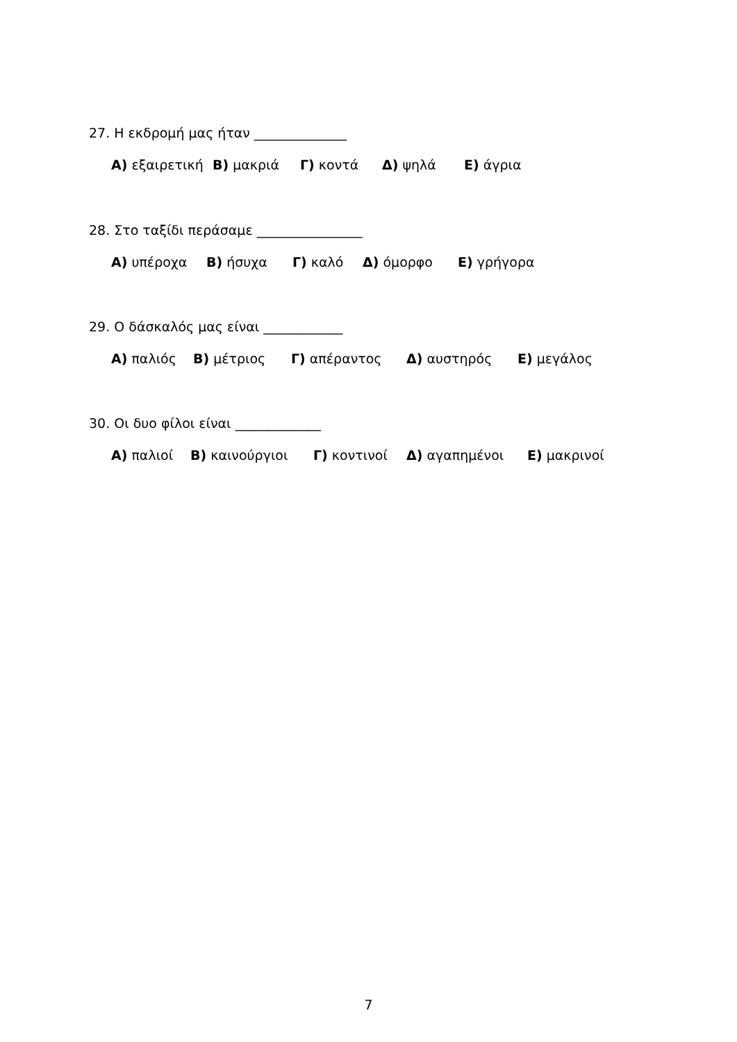27. Η εκδρομή μας ήταν ______________
Α) εξαιρετική Β) μακριά Γ) κοντά Δ) ψηλά Ε) άγρια
28. Στο ταξίδι περάσαμε ________________
Α) υπέροχα Β) ήσυχα Γ) καλό Δ) όμορφο Ε) γρήγορα
29. Ο δάσκαλός μας είναι ____________
Α) παλιός Β) μέτριος Γ) απέραντος Δ) αυστηρός Ε) μεγάλος
30. Οι δυο φίλοι είναι _____________
Α) παλιοί Β) καινούργιοι Γ) κοντινοί Δ) αγαπημένοι Ε) μακρινοί
7